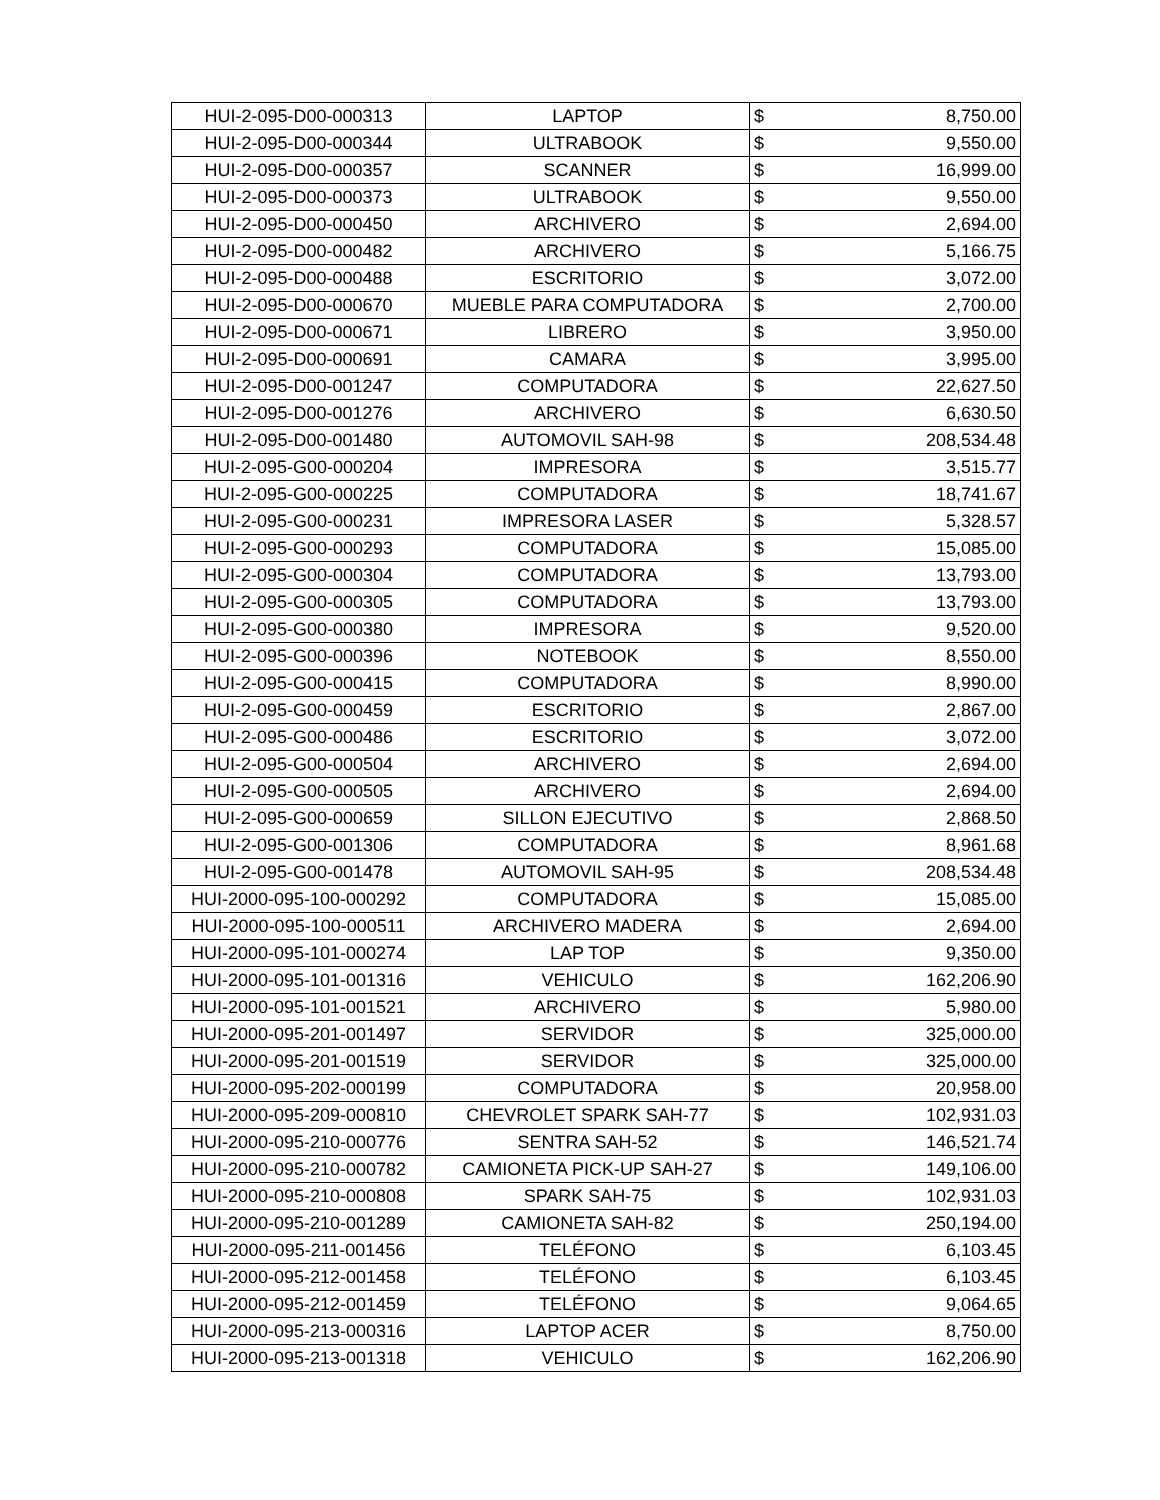| HUI-2-095-D00-000313 | LAPTOP | $ | 8,750.00 |
| HUI-2-095-D00-000344 | ULTRABOOK | $ | 9,550.00 |
| HUI-2-095-D00-000357 | SCANNER | $ | 16,999.00 |
| HUI-2-095-D00-000373 | ULTRABOOK | $ | 9,550.00 |
| HUI-2-095-D00-000450 | ARCHIVERO | $ | 2,694.00 |
| HUI-2-095-D00-000482 | ARCHIVERO | $ | 5,166.75 |
| HUI-2-095-D00-000488 | ESCRITORIO | $ | 3,072.00 |
| HUI-2-095-D00-000670 | MUEBLE PARA COMPUTADORA | $ | 2,700.00 |
| HUI-2-095-D00-000671 | LIBRERO | $ | 3,950.00 |
| HUI-2-095-D00-000691 | CAMARA | $ | 3,995.00 |
| HUI-2-095-D00-001247 | COMPUTADORA | $ | 22,627.50 |
| HUI-2-095-D00-001276 | ARCHIVERO | $ | 6,630.50 |
| HUI-2-095-D00-001480 | AUTOMOVIL SAH-98 | $ | 208,534.48 |
| HUI-2-095-G00-000204 | IMPRESORA | $ | 3,515.77 |
| HUI-2-095-G00-000225 | COMPUTADORA | $ | 18,741.67 |
| HUI-2-095-G00-000231 | IMPRESORA LASER | $ | 5,328.57 |
| HUI-2-095-G00-000293 | COMPUTADORA | $ | 15,085.00 |
| HUI-2-095-G00-000304 | COMPUTADORA | $ | 13,793.00 |
| HUI-2-095-G00-000305 | COMPUTADORA | $ | 13,793.00 |
| HUI-2-095-G00-000380 | IMPRESORA | $ | 9,520.00 |
| HUI-2-095-G00-000396 | NOTEBOOK | $ | 8,550.00 |
| HUI-2-095-G00-000415 | COMPUTADORA | $ | 8,990.00 |
| HUI-2-095-G00-000459 | ESCRITORIO | $ | 2,867.00 |
| HUI-2-095-G00-000486 | ESCRITORIO | $ | 3,072.00 |
| HUI-2-095-G00-000504 | ARCHIVERO | $ | 2,694.00 |
| HUI-2-095-G00-000505 | ARCHIVERO | $ | 2,694.00 |
| HUI-2-095-G00-000659 | SILLON EJECUTIVO | $ | 2,868.50 |
| HUI-2-095-G00-001306 | COMPUTADORA | $ | 8,961.68 |
| HUI-2-095-G00-001478 | AUTOMOVIL SAH-95 | $ | 208,534.48 |
| HUI-2000-095-100-000292 | COMPUTADORA | $ | 15,085.00 |
| HUI-2000-095-100-000511 | ARCHIVERO MADERA | $ | 2,694.00 |
| HUI-2000-095-101-000274 | LAP TOP | $ | 9,350.00 |
| HUI-2000-095-101-001316 | VEHICULO | $ | 162,206.90 |
| HUI-2000-095-101-001521 | ARCHIVERO | $ | 5,980.00 |
| HUI-2000-095-201-001497 | SERVIDOR | $ | 325,000.00 |
| HUI-2000-095-201-001519 | SERVIDOR | $ | 325,000.00 |
| HUI-2000-095-202-000199 | COMPUTADORA | $ | 20,958.00 |
| HUI-2000-095-209-000810 | CHEVROLET SPARK SAH-77 | $ | 102,931.03 |
| HUI-2000-095-210-000776 | SENTRA SAH-52 | $ | 146,521.74 |
| HUI-2000-095-210-000782 | CAMIONETA PICK-UP SAH-27 | $ | 149,106.00 |
| HUI-2000-095-210-000808 | SPARK SAH-75 | $ | 102,931.03 |
| HUI-2000-095-210-001289 | CAMIONETA SAH-82 | $ | 250,194.00 |
| HUI-2000-095-211-001456 | TELÉFONO | $ | 6,103.45 |
| HUI-2000-095-212-001458 | TELÉFONO | $ | 6,103.45 |
| HUI-2000-095-212-001459 | TELÉFONO | $ | 9,064.65 |
| HUI-2000-095-213-000316 | LAPTOP ACER | $ | 8,750.00 |
| HUI-2000-095-213-001318 | VEHICULO | $ | 162,206.90 |